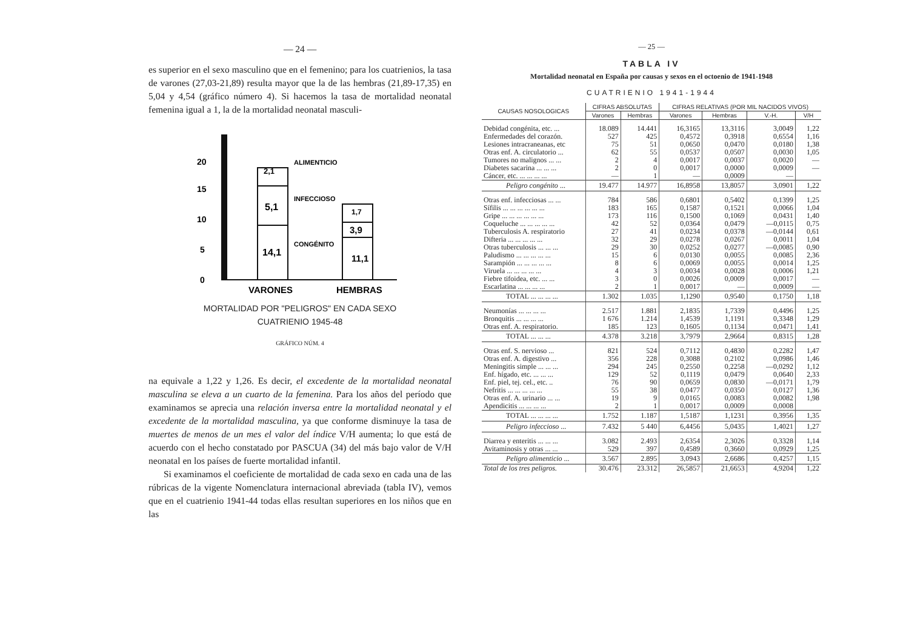— 24 —
es superior en el sexo masculino que en el femenino; para los cuatrienios, la tasa de varones (27,03-21,89) resulta mayor que la de las hembras (21,89-17,35) en 5,04 y 4,54 (gráfico número 4). Si hacemos la tasa de mortalidad neonatal femenina igual a 1, la de la mortalidad neonatal masculi-
0
5
10
15
20
2,1
5,1
14,1
1,7
3,9
11,1
ALIMENTICIO
INFECCIOSO
CONGÉNITO
VARONES
HEMBRAS
MORTALIDAD POR "PELIGROS" EN CADA SEXO
CUATRIENIO 1945-48
GRÁFICO NÚM. 4
na equivale a 1,22 y 1,26. Es decir, el excedente de la mortalidad neonatal masculina se eleva a un cuarto de la femenina. Para los años del período que examinamos se aprecia una relación inversa entre la mortalidad neonatal y el excedente de la mortalidad masculina, ya que conforme disminuye la tasa de muertes de menos de un mes el valor del índice V/H aumenta; lo que está de acuerdo con el hecho constatado por PASCUA (34) del más bajo valor de V/H neonatal en los países de fuerte mortalidad infantil.
Si examinamos el coeficiente de mortalidad de cada sexo en cada una de las rúbricas de la vigente Nomenclatura internacional abreviada (tabla IV), vemos que en el cuatrienio 1941-44 todas ellas resultan superiores en los niños que en las
— 25 —
TABLA IV
Mortalidad neonatal en España por causas y sexos en el octoenio de 1941-1948
CUATRIENIO 1941-1944
| CAUSAS NOSOLOGICAS | CIFRAS ABSOLUTAS | | CIFRAS RELATIVAS (POR MIL NACIDOS VIVOS) | | | |
| --- | --- | --- | --- | --- | --- | --- |
| | Varones | Hembras | Varones | Hembras | V.-H. | V/H |
| Debidad congénita, etc. ... | 18.089 | 14.441 | 16,3165 | 13,3116 | 3,0049 | 1,22 |
| Enfermedades del corazón. | 527 | 425 | 0,4572 | 0,3918 | 0,6554 | 1,16 |
| Lesiones intracraneanas, etc | 75 | 51 | 0,0650 | 0,0470 | 0,0180 | 1,38 |
| Otras enf. A. circulatorio ... | 62 | 55 | 0,0537 | 0,0507 | 0,0030 | 1,05 |
| Tumores no malignos ... ... | 2 | 4 | 0,0017 | 0,0037 | 0,0020 | — |
| Diabetes sacarina ... ... ... | 2 | 0 | 0,0017 | 0,0000 | 0,0009 | — |
| Cáncer, etc. ... ... ... ... | — | 1 | — | 0,0009 | — | |
| Peligro congénito ... | 19.477 | 14.977 | 16,8958 | 13,8057 | 3,0901 | 1,22 |
| Otras enf. infecciosas ... ... | 784 | 586 | 0,6801 | 0,5402 | 0,1399 | 1,25 |
| Sífilis ... ... ... ... ... ... | 183 | 165 | 0,1587 | 0,1521 | 0,0066 | 1,04 |
| Gripe ... ... ... ... ... ... | 173 | 116 | 0,1500 | 0,1069 | 0,0431 | 1,40 |
| Coqueluche ... ... ... ... ... | 42 | 52 | 0,0364 | 0,0479 | —0,0115 | 0,75 |
| Tuberculosis A. respiratorio | 27 | 41 | 0,0234 | 0,0378 | —0,0144 | 0,61 |
| Difteria ... ... ... ... ... | 32 | 29 | 0,0278 | 0,0267 | 0,0011 | 1,04 |
| Otras tuberculosis ... ... ... | 29 | 30 | 0,0252 | 0,0277 | —0,0085 | 0,90 |
| Paludismo ... ... ... ... ... | 15 | 6 | 0,0130 | 0,0055 | 0,0085 | 2,36 |
| Sarampión ... ... ... ... ... | 8 | 6 | 0,0069 | 0,0055 | 0,0014 | 1,25 |
| Viruela ... ... ... ... ... | 4 | 3 | 0,0034 | 0,0028 | 0,0006 | 1,21 |
| Fiebre tifoidea, etc. ... ... | 3 | 0 | 0,0026 | 0,0009 | 0,0017 | — |
| Escarlatina ... ... ... ... | 2 | 1 | 0,0017 | — | 0,0009 | — |
| TOTAL ... ... ... ... | 1.302 | 1.035 | 1,1290 | 0,9540 | 0,1750 | 1,18 |
| Neumonías ... ... ... ... | 2.517 | 1.881 | 2,1835 | 1,7339 | 0,4496 | 1,25 |
| Bronquitis ... ... ... ... | 1 676 | 1.214 | 1,4539 | 1,1191 | 0,3348 | 1,29 |
| Otras enf. A. respiratorio. | 185 | 123 | 0,1605 | 0,1134 | 0,0471 | 1,41 |
| TOTAL ... ... ... | 4.378 | 3.218 | 3,7979 | 2,9664 | 0,8315 | 1,28 |
| Otras enf. S. nervioso ... | 821 | 524 | 0,7112 | 0,4830 | 0,2282 | 1,47 |
| Otras enf. A. digestivo ... | 356 | 228 | 0,3088 | 0,2102 | 0,0986 | 1,46 |
| Meningitis simple ... ... ... | 294 | 245 | 0,2550 | 0,2258 | —0,0292 | 1,12 |
| Enf. hígado, etc. ... ... ... | 129 | 52 | 0,1119 | 0,0479 | 0,0640 | 2,33 |
| Enf. piel, tej. cel., etc. .. | 76 | 90 | 0,0659 | 0,0830 | —0,0171 | 1,79 |
| Nefritis ... ... ... ... ... | 55 | 38 | 0,0477 | 0,0350 | 0,0127 | 1,36 |
| Otras enf. A. urinario ... ... | 19 | 9 | 0,0165 | 0,0083 | 0,0082 | 1,98 |
| Apendicitis ... ... ... ... | 2 | 1 | 0,0017 | 0,0009 | 0,0008 | |
| TOTAL ... ... ... ... | 1.752 | 1.187 | 1,5187 | 1,1231 | 0,3956 | 1,35 |
| Peligro infeccioso ... | 7.432 | 5 440 | 6,4456 | 5,0435 | 1,4021 | 1,27 |
| Diarrea y enteritis ... ... ... | 3.082 | 2.493 | 2,6354 | 2,3026 | 0,3328 | 1,14 |
| Avitaminosis y otras ... ... | 529 | 397 | 0,4589 | 0,3660 | 0,0929 | 1,25 |
| Peligro alimenticio ... | 3.567 | 2.895 | 3,0943 | 2,6686 | 0,4257 | 1,15 |
| Total de los tres peligros. | 30.476 | 23.312 | 26,5857 | 21,6653 | 4,9204 | 1,22 |